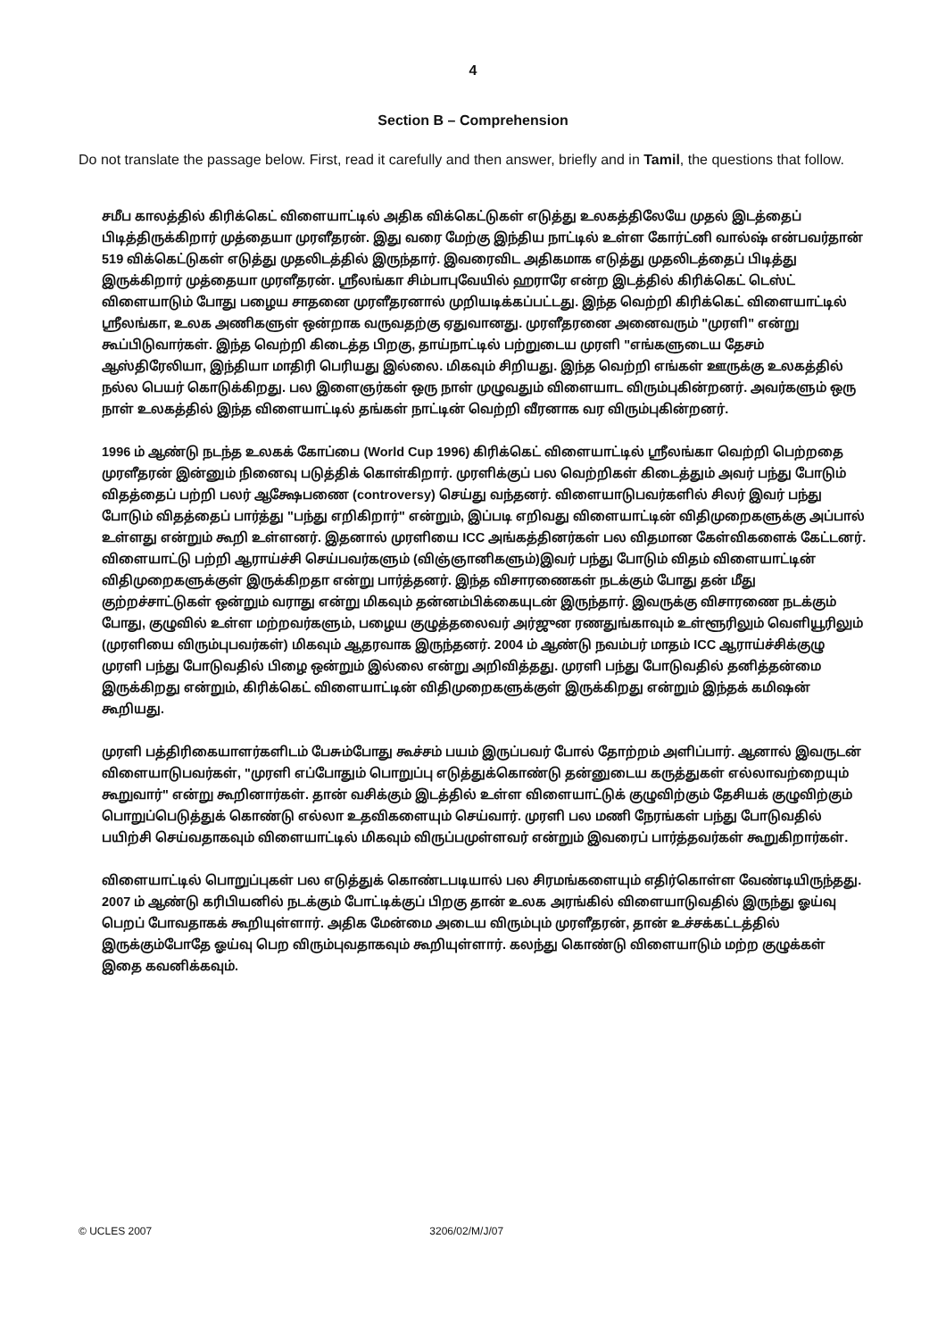4
Section B – Comprehension
Do not translate the passage below. First, read it carefully and then answer, briefly and in Tamil, the questions that follow.
சமீப காலத்தில் கிரிக்கெட் விளையாட்டில் அதிக விக்கெட்டுகள் எடுத்து உலகத்திலேயே முதல் இடத்தைப் பிடித்திருக்கிறார் முத்தையா முரளீதரன். இது வரை மேற்கு இந்திய நாட்டில் உள்ள கோர்ட்னி வால்ஷ் என்பவர்தான் 519 விக்கெட்டுகள் எடுத்து முதலிடத்தில் இருந்தார். இவரைவிட அதிகமாக எடுத்து முதலிடத்தைப் பிடித்து இருக்கிறார் முத்தையா முரளீதரன். ஸ்ரீலங்கா சிம்பாபுவேயில் ஹராரே என்ற இடத்தில் கிரிக்கெட் டெஸ்ட் விளையாடும் போது பழைய சாதனை முரளீதரனால் முறியடிக்கப்பட்டது. இந்த வெற்றி கிரிக்கெட் விளையாட்டில் ஸ்ரீலங்கா, உலக அணிகளுள் ஒன்றாக வருவதற்கு ஏதுவானது. முரளீதரனை அனைவரும் "முரளி" என்று கூப்பிடுவார்கள். இந்த வெற்றி கிடைத்த பிறகு, தாய்நாட்டில் பற்றுடைய முரளி "எங்களுடைய தேசம் ஆஸ்திரேலியா, இந்தியா மாதிரி பெரியது இல்லை. மிகவும் சிறியது. இந்த வெற்றி எங்கள் ஊருக்கு உலகத்தில் நல்ல பெயர் கொடுக்கிறது. பல இளைஞர்கள் ஒரு நாள் முழுவதும் விளையாட விரும்புகின்றனர். அவர்களும் ஒரு நாள் உலகத்தில் இந்த விளையாட்டில் தங்கள் நாட்டின் வெற்றி வீரனாக வர விரும்புகின்றனர்.
1996 ம் ஆண்டு நடந்த உலகக் கோப்பை (World Cup 1996) கிரிக்கெட் விளையாட்டில் ஸ்ரீலங்கா வெற்றி பெற்றதை முரளீதரன் இன்னும் நினைவு படுத்திக் கொள்கிறார். முரளிக்குப் பல வெற்றிகள் கிடைத்தும் அவர் பந்து போடும் விதத்தைப் பற்றி பலர் ஆக்ஷேபணை (controversy) செய்து வந்தனர். விளையாடுபவர்களில் சிலர் இவர் பந்து போடும் விதத்தைப் பார்த்து "பந்து எறிகிறார்" என்றும், இப்படி எறிவது விளையாட்டின் விதிமுறைகளுக்கு அப்பால் உள்ளது என்றும் கூறி உள்ளனர். இதனால் முரளியை ICC அங்கத்தினர்கள் பல விதமான கேள்விகளைக் கேட்டனர். விளையாட்டு பற்றி ஆராய்ச்சி செய்பவர்களும் (விஞ்ஞானிகளும்)இவர் பந்து போடும் விதம் விளையாட்டின் விதிமுறைகளுக்குள் இருக்கிறதா என்று பார்த்தனர். இந்த விசாரணைகள் நடக்கும் போது தன் மீது குற்றச்சாட்டுகள் ஒன்றும் வராது என்று மிகவும் தன்னம்பிக்கையுடன் இருந்தார். இவருக்கு விசாரணை நடக்கும் போது, குழுவில் உள்ள மற்றவர்களும், பழைய குழுத்தலைவர் அர்ஜுன ரணதுங்காவும் உள்ளூரிலும் வெளியூரிலும் (முரளியை விரும்புபவர்கள்) மிகவும் ஆதரவாக இருந்தனர். 2004 ம் ஆண்டு நவம்பர் மாதம் ICC ஆராய்ச்சிக்குழு முரளி பந்து போடுவதில் பிழை ஒன்றும் இல்லை என்று அறிவித்தது. முரளி பந்து போடுவதில் தனித்தன்மை இருக்கிறது என்றும், கிரிக்கெட் விளையாட்டின் விதிமுறைகளுக்குள் இருக்கிறது என்றும் இந்தக் கமிஷன் கூறியது.
முரளி பத்திரிகையாளர்களிடம் பேசும்போது கூச்சம் பயம் இருப்பவர் போல் தோற்றம் அளிப்பார். ஆனால் இவருடன் விளையாடுபவர்கள், "முரளி எப்போதும் பொறுப்பு எடுத்துக்கொண்டு தன்னுடைய கருத்துகள் எல்லாவற்றையும் கூறுவார்" என்று கூறினார்கள். தான் வசிக்கும் இடத்தில் உள்ள விளையாட்டுக் குழுவிற்கும் தேசியக் குழுவிற்கும் பொறுப்பெடுத்துக் கொண்டு எல்லா உதவிகளையும் செய்வார். முரளி பல மணி நேரங்கள் பந்து போடுவதில் பயிற்சி செய்வதாகவும் விளையாட்டில் மிகவும் விருப்பமுள்ளவர் என்றும் இவரைப் பார்த்தவர்கள் கூறுகிறார்கள்.
விளையாட்டில் பொறுப்புகள் பல எடுத்துக் கொண்டபடியால் பல சிரமங்களையும் எதிர்கொள்ள வேண்டியிருந்தது. 2007 ம் ஆண்டு கரிபியனில் நடக்கும் போட்டிக்குப் பிறகு தான் உலக அரங்கில் விளையாடுவதில் இருந்து ஓய்வு பெறப் போவதாகக் கூறியுள்ளார். அதிக மேன்மை அடைய விரும்பும் முரளீதரன், தான் உச்சக்கட்டத்தில் இருக்கும்போதே ஓய்வு பெற விரும்புவதாகவும் கூறியுள்ளார். கலந்து கொண்டு விளையாடும் மற்ற குழுக்கள் இதை கவனிக்கவும்.
© UCLES 2007 3206/02/M/J/07